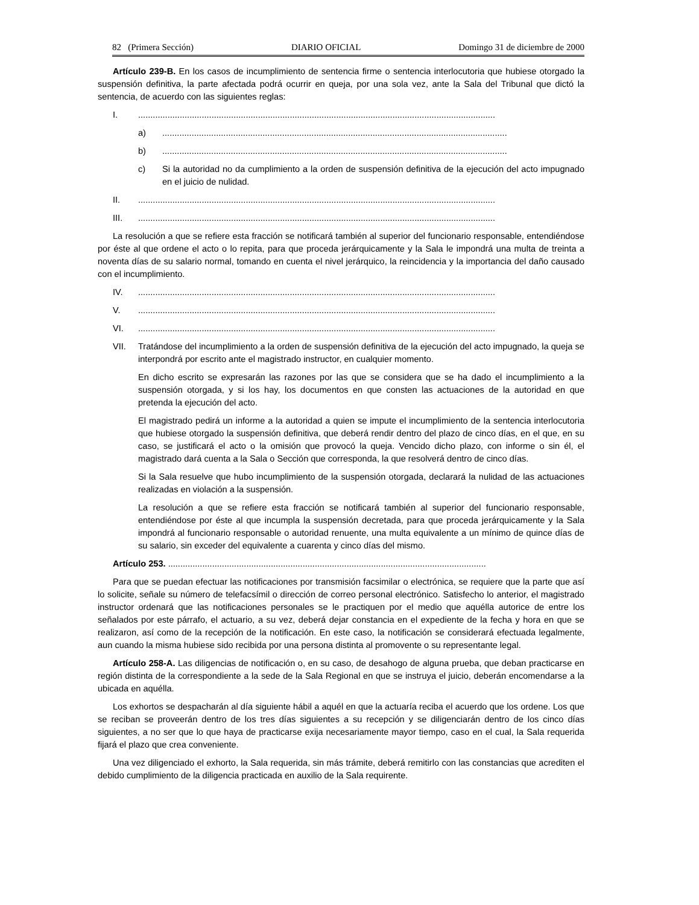82 (Primera Sección) DIARIO OFICIAL Domingo 31 de diciembre de 2000
Artículo 239-B. En los casos de incumplimiento de sentencia firme o sentencia interlocutoria que hubiese otorgado la suspensión definitiva, la parte afectada podrá ocurrir en queja, por una sola vez, ante la Sala del Tribunal que dictó la sentencia, de acuerdo con las siguientes reglas:
I...................................................................................................................................................
a).............................................................................................................................................
b).............................................................................................................................................
c) Si la autoridad no da cumplimiento a la orden de suspensión definitiva de la ejecución del acto impugnado en el juicio de nulidad.
II...................................................................................................................................................
III...................................................................................................................................................
La resolución a que se refiere esta fracción se notificará también al superior del funcionario responsable, entendiéndose por éste al que ordene el acto o lo repita, para que proceda jerárquicamente y la Sala le impondrá una multa de treinta a noventa días de su salario normal, tomando en cuenta el nivel jerárquico, la reincidencia y la importancia del daño causado con el incumplimiento.
IV...................................................................................................................................................
V...................................................................................................................................................
VI...................................................................................................................................................
VII. Tratándose del incumplimiento a la orden de suspensión definitiva de la ejecución del acto impugnado, la queja se interpondrá por escrito ante el magistrado instructor, en cualquier momento.
En dicho escrito se expresarán las razones por las que se considera que se ha dado el incumplimiento a la suspensión otorgada, y si los hay, los documentos en que consten las actuaciones de la autoridad en que pretenda la ejecución del acto.
El magistrado pedirá un informe a la autoridad a quien se impute el incumplimiento de la sentencia interlocutoria que hubiese otorgado la suspensión definitiva, que deberá rendir dentro del plazo de cinco días, en el que, en su caso, se justificará el acto o la omisión que provocó la queja. Vencido dicho plazo, con informe o sin él, el magistrado dará cuenta a la Sala o Sección que corresponda, la que resolverá dentro de cinco días.
Si la Sala resuelve que hubo incumplimiento de la suspensión otorgada, declarará la nulidad de las actuaciones realizadas en violación a la suspensión.
La resolución a que se refiere esta fracción se notificará también al superior del funcionario responsable, entendiéndose por éste al que incumpla la suspensión decretada, para que proceda jerárquicamente y la Sala impondrá al funcionario responsable o autoridad renuente, una multa equivalente a un mínimo de quince días de su salario, sin exceder del equivalente a cuarenta y cinco días del mismo.
Artículo 253. ..................................................................................................................................
Para que se puedan efectuar las notificaciones por transmisión facsimilar o electrónica, se requiere que la parte que así lo solicite, señale su número de telefacsímil o dirección de correo personal electrónico. Satisfecho lo anterior, el magistrado instructor ordenará que las notificaciones personales se le practiquen por el medio que aquélla autorice de entre los señalados por este párrafo, el actuario, a su vez, deberá dejar constancia en el expediente de la fecha y hora en que se realizaron, así como de la recepción de la notificación. En este caso, la notificación se considerará efectuada legalmente, aun cuando la misma hubiese sido recibida por una persona distinta al promovente o su representante legal.
Artículo 258-A. Las diligencias de notificación o, en su caso, de desahogo de alguna prueba, que deban practicarse en región distinta de la correspondiente a la sede de la Sala Regional en que se instruya el juicio, deberán encomendarse a la ubicada en aquélla.
Los exhortos se despacharán al día siguiente hábil a aquél en que la actuaría reciba el acuerdo que los ordene. Los que se reciban se proveerán dentro de los tres días siguientes a su recepción y se diligenciarán dentro de los cinco días siguientes, a no ser que lo que haya de practicarse exija necesariamente mayor tiempo, caso en el cual, la Sala requerida fijará el plazo que crea conveniente.
Una vez diligenciado el exhorto, la Sala requerida, sin más trámite, deberá remitirlo con las constancias que acrediten el debido cumplimiento de la diligencia practicada en auxilio de la Sala requirente.